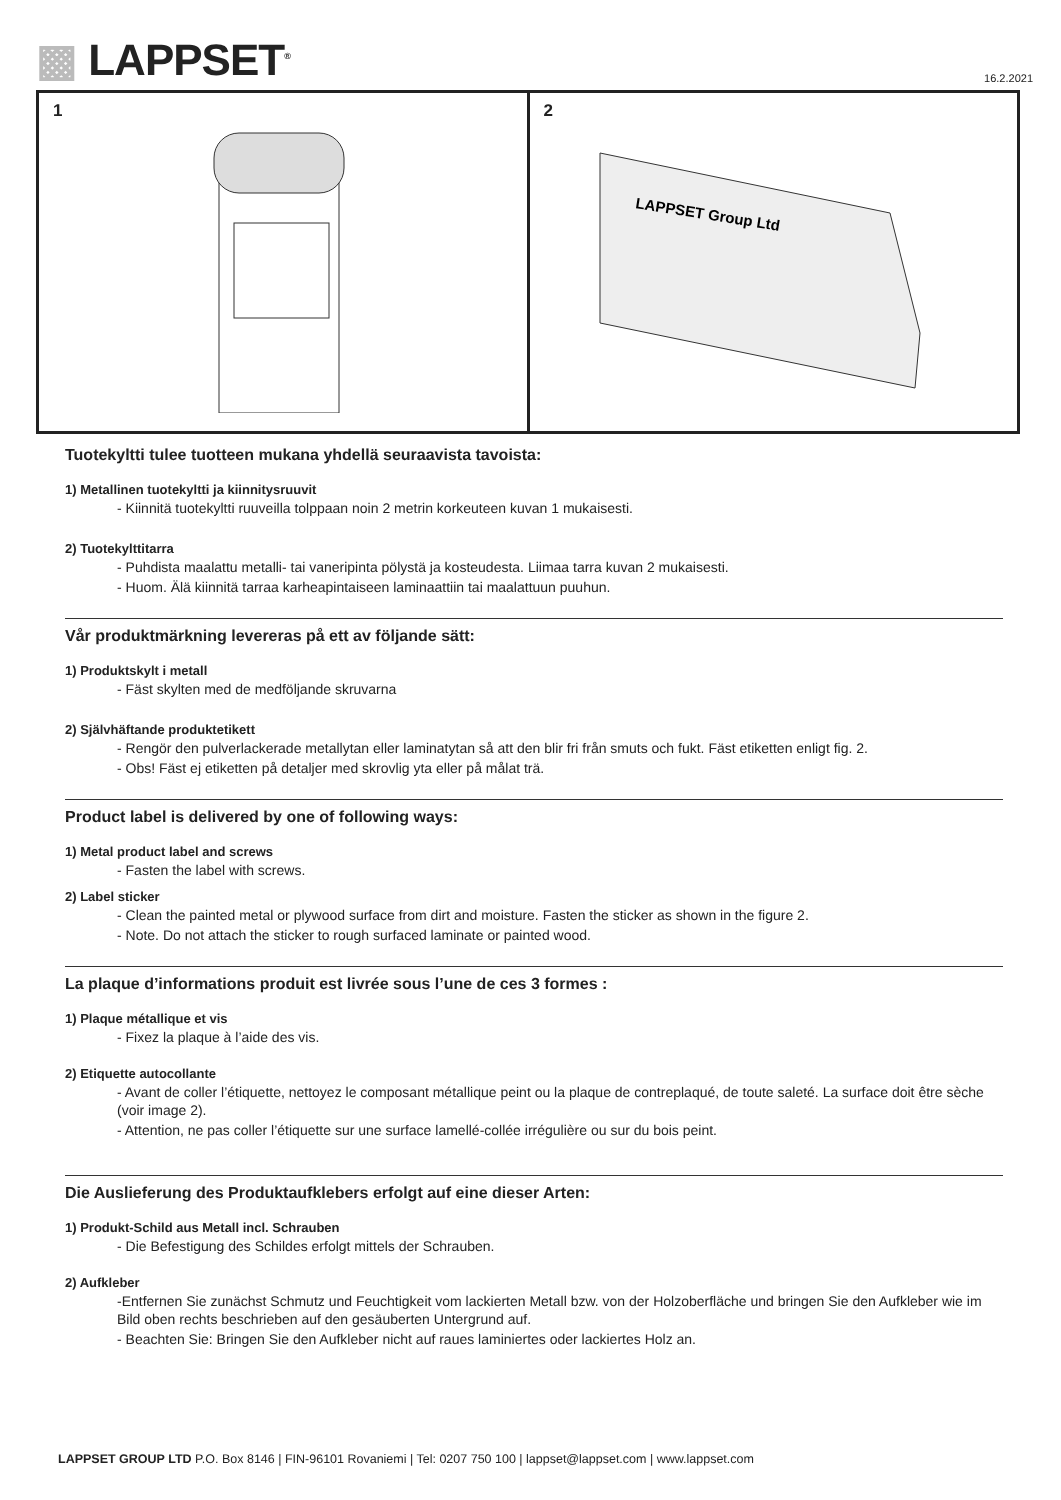▩ LAPPSET<sup>®</sup> 16.2.2021
1 2
LAPPSET Group Ltd
Tuotekyltti tulee tuotteen mukana yhdellä seuraavista tavoista:
1) Metallinen tuotekyltti ja kiinnitysruuvit
- Kiinnitä tuotekyltti ruuveilla tolppaan noin 2 metrin korkeuteen kuvan 1 mukaisesti.
2) Tuotekylttitarra
- Puhdista maalattu metalli- tai vaneripinta pölystä ja kosteudesta. Liimaa tarra kuvan 2 mukaisesti.
- Huom. Älä kiinnitä tarraa karheapintaiseen laminaattiin tai maalattuun puuhun.
Vår produktmärkning levereras på ett av följande sätt:
1) Produktskylt i metall
- Fäst skylten med de medföljande skruvarna
2) Självhäftande produktetikett
- Rengör den pulverlackerade metallytan eller laminatytan så att den blir fri från smuts och fukt. Fäst etiketten enligt fig. 2.
- Obs! Fäst ej etiketten på detaljer med skrovlig yta eller på målat trä.
Product label is delivered by one of following ways:
1) Metal product label and screws
- Fasten the label with screws.
2) Label sticker
- Clean the painted metal or plywood surface from dirt and moisture. Fasten the sticker as shown in the figure 2.
- Note. Do not attach the sticker to rough surfaced laminate or painted wood.
La plaque d’informations produit est livrée sous l’une de ces 3 formes :
1) Plaque métallique et vis
- Fixez la plaque à l’aide des vis.
2) Etiquette autocollante
- Avant de coller l’étiquette, nettoyez le composant métallique peint ou la plaque de contreplaqué, de toute saleté. La surface doit être sèche (voir image 2).
- Attention, ne pas coller l’étiquette sur une surface lamellé-collée irrégulière ou sur du bois peint.
Die Auslieferung des Produktaufklebers erfolgt auf eine dieser Arten:
1) Produkt-Schild aus Metall incl. Schrauben
- Die Befestigung des Schildes erfolgt mittels der Schrauben.
2) Aufkleber
-Entfernen Sie zunächst Schmutz und Feuchtigkeit vom lackierten Metall bzw. von der Holzoberfläche und bringen Sie den Aufkleber wie im Bild oben rechts beschrieben auf den gesäuberten Untergrund auf.
- Beachten Sie: Bringen Sie den Aufkleber nicht auf raues laminiertes oder lackiertes Holz an.
LAPPSET GROUP LTD P.O. Box 8146 | FIN-96101 Rovaniemi | Tel: 0207 750 100 | lappset@lappset.com | www.lappset.com